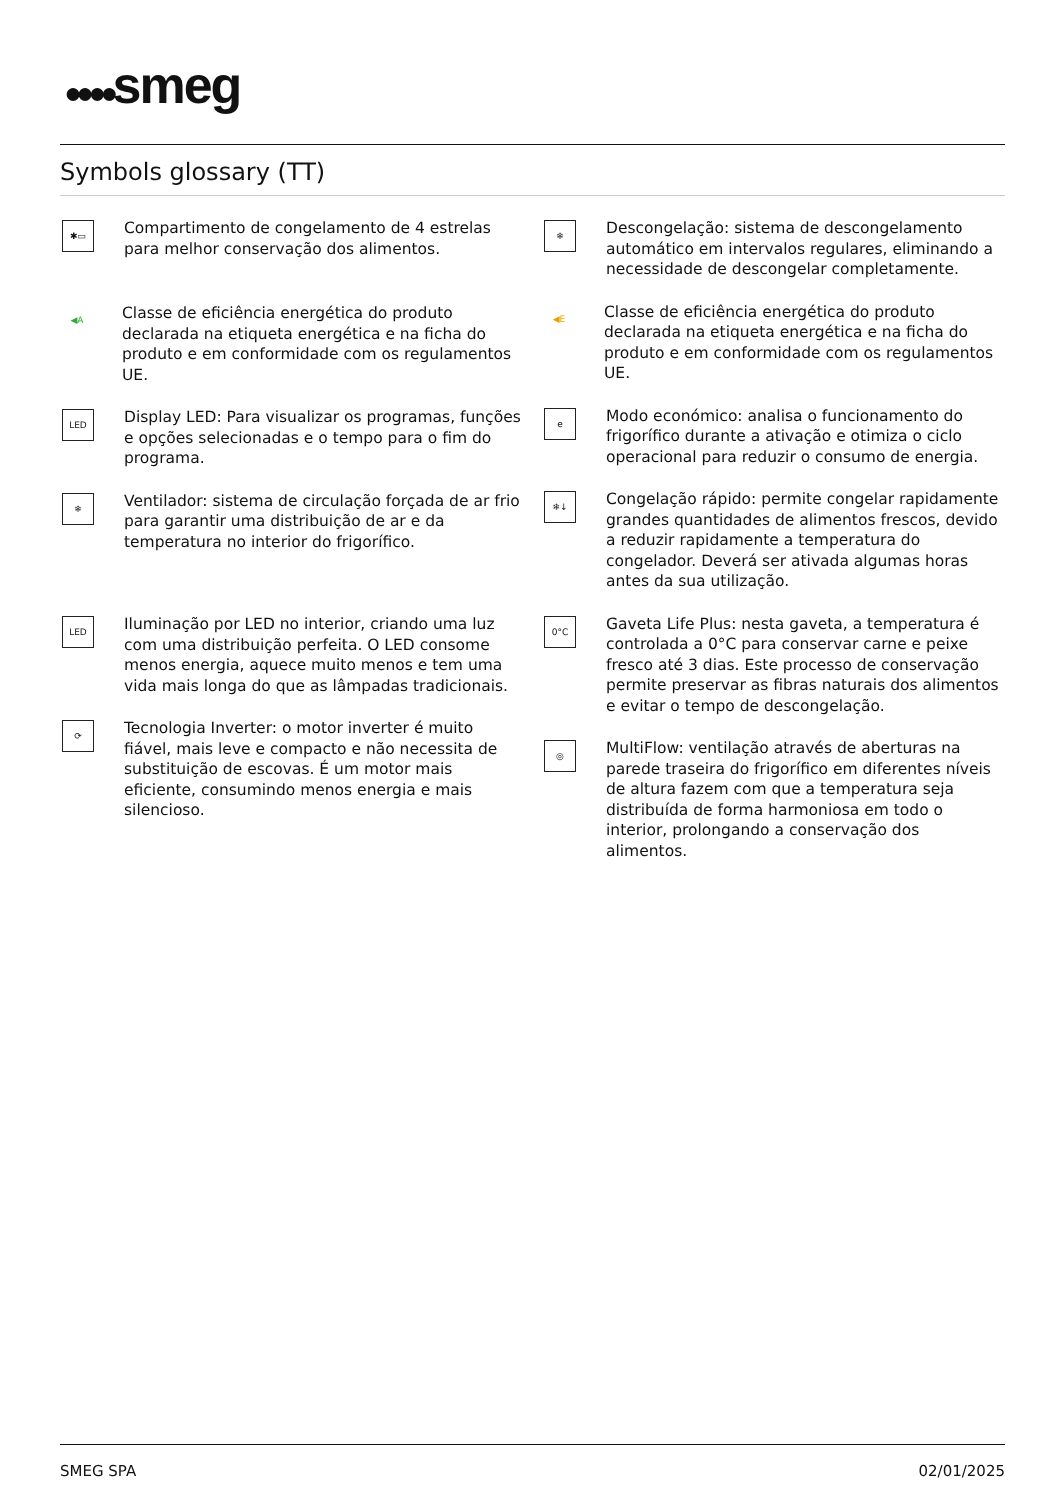●●●●smeg
Symbols glossary (TT)
✱▭
Compartimento de congelamento de 4 estrelas para melhor conservação dos alimentos.
◀A
Classe de eficiência energética do produto declarada na etiqueta energética e na ficha do produto e em conformidade com os regulamentos UE.
LED
Display LED: Para visualizar os programas, funções e opções selecionadas e o tempo para o fim do programa.
❄
Ventilador: sistema de circulação forçada de ar frio para garantir uma distribuição de ar e da temperatura no interior do frigorífico.
LED
Iluminação por LED no interior, criando uma luz com uma distribuição perfeita. O LED consome menos energia, aquece muito menos e tem uma vida mais longa do que as lâmpadas tradicionais.
⟳
Tecnologia Inverter: o motor inverter é muito fiável, mais leve e compacto e não necessita de substituição de escovas. É um motor mais eficiente, consumindo menos energia e mais silencioso.
❄
Descongelação: sistema de descongelamento automático em intervalos regulares, eliminando a necessidade de descongelar completamente.
◀E
Classe de eficiência energética do produto declarada na etiqueta energética e na ficha do produto e em conformidade com os regulamentos UE.
e
Modo económico: analisa o funcionamento do frigorífico durante a ativação e otimiza o ciclo operacional para reduzir o consumo de energia.
❄↓
Congelação rápido: permite congelar rapidamente grandes quantidades de alimentos frescos, devido a reduzir rapidamente a temperatura do congelador. Deverá ser ativada algumas horas antes da sua utilização.
0°C
Gaveta Life Plus: nesta gaveta, a temperatura é controlada a 0°C para conservar carne e peixe fresco até 3 dias. Este processo de conservação permite preservar as fibras naturais dos alimentos e evitar o tempo de descongelação.
◎
MultiFlow: ventilação através de aberturas na parede traseira do frigorífico em diferentes níveis de altura fazem com que a temperatura seja distribuída de forma harmoniosa em todo o interior, prolongando a conservação dos alimentos.
SMEG SPA 02/01/2025